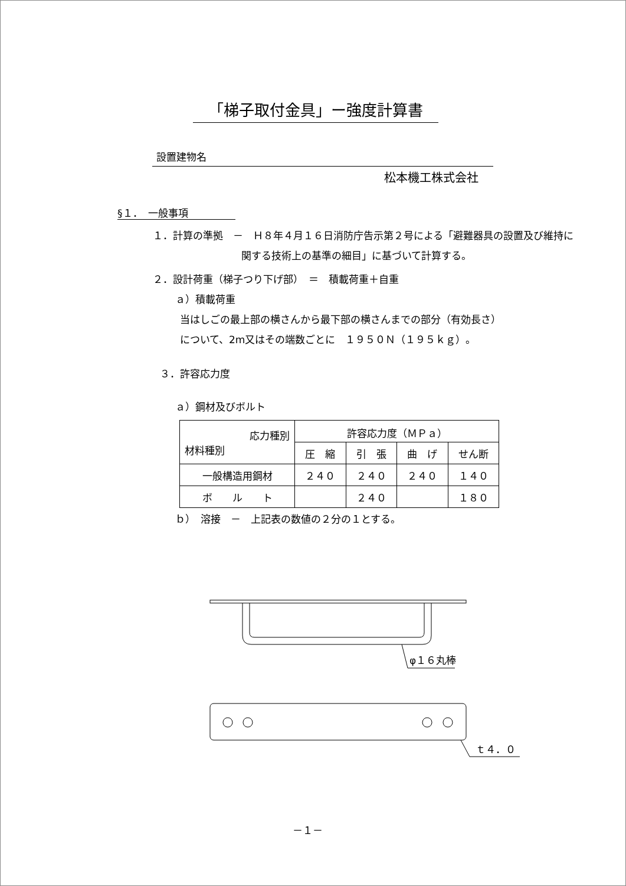「梯子取付金具」ー強度計算書
設置建物名
松本機工株式会社
§１．　一般事項
１．計算の準拠　－　Ｈ８年４月１６日消防庁告示第２号による「避難器具の設置及び維持に
関する技術上の基準の細目」に基づいて計算する。
２．設計荷重（梯子つり下げ部）　＝　積載荷重＋自重
ａ）積載荷重
当はしごの最上部の横さんから最下部の横さんまでの部分（有効長さ）
について、2m又はその端数ごとに　１９５０Ｎ（１９５ｋｇ）。
３．許容応力度
ａ）鋼材及びボルト
| 応力種別 材料種別 | 許容応力度（ＭＰａ） | | | |
| --- | --- | --- | --- | --- |
| | 圧 縮 | 引 張 | 曲 げ | せん断 |
| 一般構造用鋼材 | ２４０ | ２４０ | ２４０ | １４０ |
| ボ ル ト | | ２４０ | | １８０ |
ｂ）　溶接　－　上記表の数値の２分の１とする。
φ１６丸棒
ｔ４．０
－１－